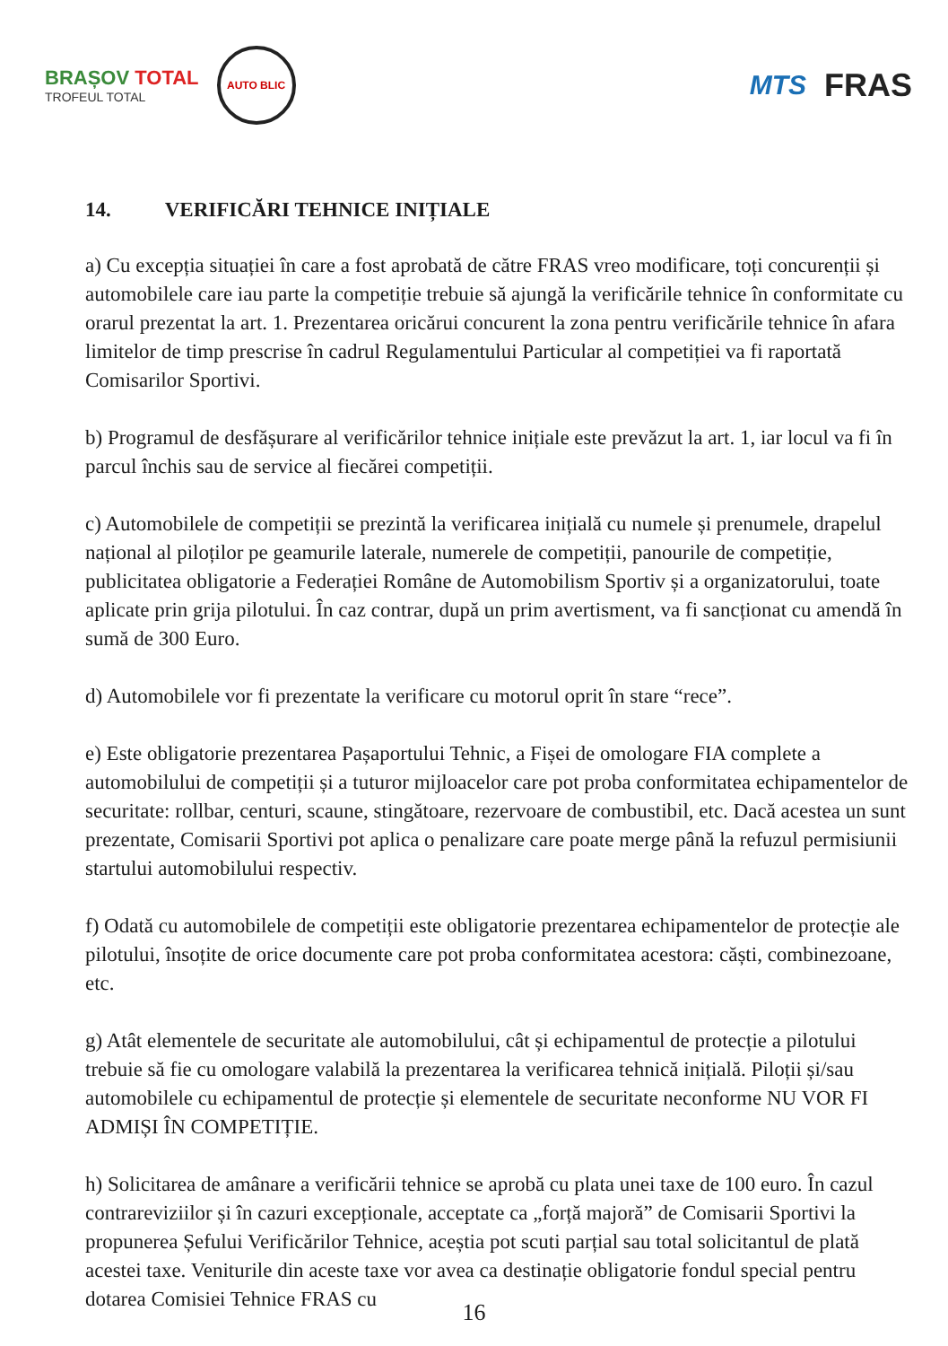BRAȘOV TOTAL
TROFEUL TOTAL
AUTO BLIC
MTS
FRAS
14. VERIFICĂRI TEHNICE INIȚIALE
a) Cu excepția situației în care a fost aprobată de către FRAS vreo modificare, toți concurenții și automobilele care iau parte la competiție trebuie să ajungă la verificările tehnice în conformitate cu orarul prezentat la art. 1. Prezentarea oricărui concurent la zona pentru verificările tehnice în afara limitelor de timp prescrise în cadrul Regulamentului Particular al competiției va fi raportată Comisarilor Sportivi.
b) Programul de desfășurare al verificărilor tehnice inițiale este prevăzut la art. 1, iar locul va fi în parcul închis sau de service al fiecărei competiții.
c) Automobilele de competiții se prezintă la verificarea inițială cu numele și prenumele, drapelul național al piloților pe geamurile laterale, numerele de competiții, panourile de competiție, publicitatea obligatorie a Federației Române de Automobilism Sportiv și a organizatorului, toate aplicate prin grija pilotului. În caz contrar, după un prim avertisment, va fi sancționat cu amendă în sumă de 300 Euro.
d) Automobilele vor fi prezentate la verificare cu motorul oprit în stare “rece”.
e) Este obligatorie prezentarea Pașaportului Tehnic, a Fișei de omologare FIA complete a automobilului de competiții și a tuturor mijloacelor care pot proba conformitatea echipamentelor de securitate: rollbar, centuri, scaune, stingătoare, rezervoare de combustibil, etc. Dacă acestea un sunt prezentate, Comisarii Sportivi pot aplica o penalizare care poate merge până la refuzul permisiunii startului automobilului respectiv.
f) Odată cu automobilele de competiții este obligatorie prezentarea echipamentelor de protecție ale pilotului, însoțite de orice documente care pot proba conformitatea acestora: căști, combinezoane, etc.
g) Atât elementele de securitate ale automobilului, cât și echipamentul de protecție a pilotului trebuie să fie cu omologare valabilă la prezentarea la verificarea tehnică inițială. Piloții și/sau automobilele cu echipamentul de protecție și elementele de securitate neconforme NU VOR FI ADMIȘI ÎN COMPETIȚIE.
h) Solicitarea de amânare a verificării tehnice se aprobă cu plata unei taxe de 100 euro. În cazul contrareviziilor și în cazuri excepționale, acceptate ca „forță majoră” de Comisarii Sportivi la propunerea Șefului Verificărilor Tehnice, aceștia pot scuti parțial sau total solicitantul de plată acestei taxe. Veniturile din aceste taxe vor avea ca destinație obligatorie fondul special pentru dotarea Comisiei Tehnice FRAS cu
16